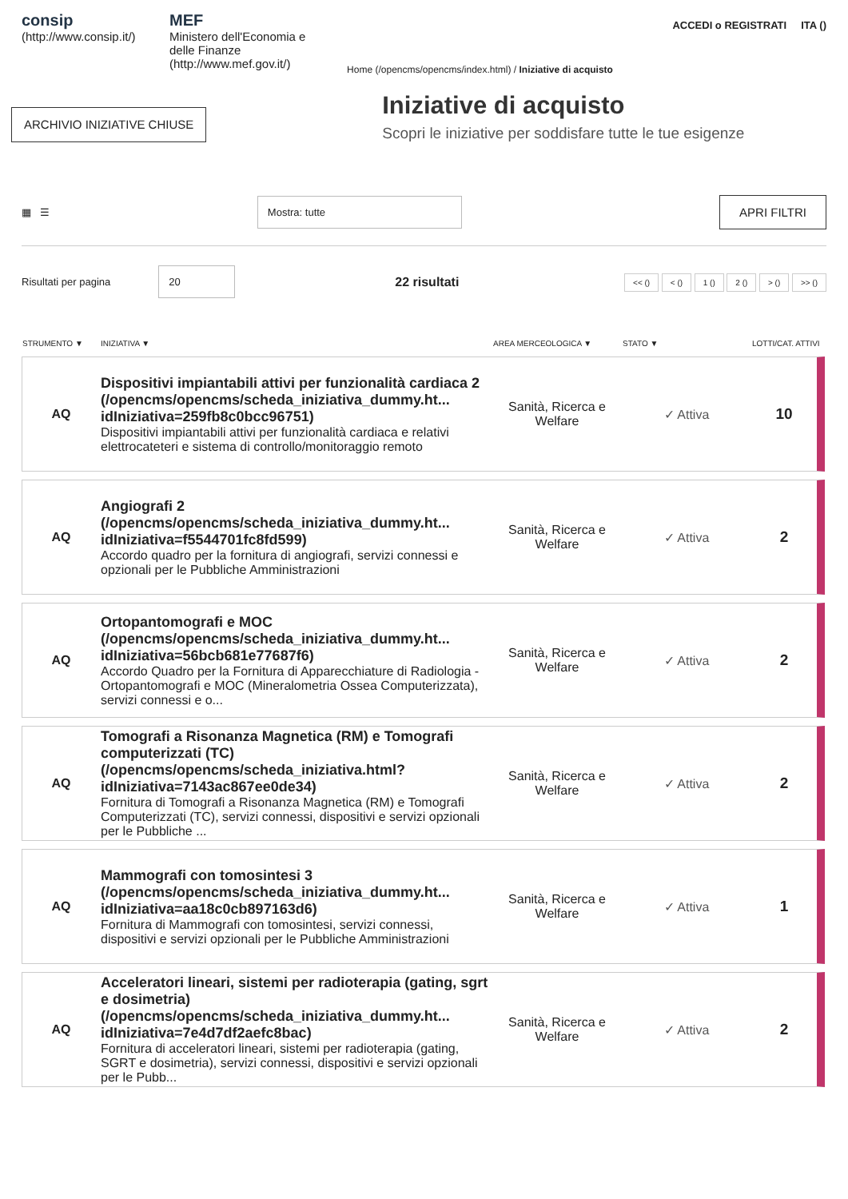consip
(http://www.consip.it/)
MEF
Ministero dell'Economia e delle Finanze
(http://www.mef.gov.it/)
ACCEDI o REGISTRATI ITA ()
Home (/opencms/opencms/index.html) / Iniziative di acquisto
ARCHIVIO INIZIATIVE CHIUSE
Iniziative di acquisto
Scopri le iniziative per soddisfare tutte le tue esigenze
▦ ☰
Mostra: tutte
APRI FILTRI
Risultati per pagina
20
22 risultati
<< () < () 1 () 2 () > () >> ()
| STRUMENTO ▼ | INIZIATIVA ▼ | AREA MERCEOLOGICA ▼ | STATO ▼ | LOTTI/CAT. ATTIVI |
| --- | --- | --- | --- | --- |
| AQ | Dispositivi impiantabili attivi per funzionalità cardiaca 2 (/opencms/opencms/scheda_iniziativa_dummy.ht... idIniziativa=259fb8c0bcc96751) Dispositivi impiantabili attivi per funzionalità cardiaca e relativi elettrocateteri e sistema di controllo/monitoraggio remoto | Sanità, Ricerca e Welfare | ✓ Attiva | 10 |
| AQ | Angiografi 2 (/opencms/opencms/scheda_iniziativa_dummy.ht... idIniziativa=f5544701fc8fd599) Accordo quadro per la fornitura di angiografi, servizi connessi e opzionali per le Pubbliche Amministrazioni | Sanità, Ricerca e Welfare | ✓ Attiva | 2 |
| AQ | Ortopantomografi e MOC (/opencms/opencms/scheda_iniziativa_dummy.ht... idIniziativa=56bcb681e77687f6) Accordo Quadro per la Fornitura di Apparecchiature di Radiologia - Ortopantomografi e MOC (Mineralometria Ossea Computerizzata), servizi connessi e o... | Sanità, Ricerca e Welfare | ✓ Attiva | 2 |
| AQ | Tomografi a Risonanza Magnetica (RM) e Tomografi computerizzati (TC) (/opencms/opencms/scheda_iniziativa.html? idIniziativa=7143ac867ee0de34) Fornitura di Tomografi a Risonanza Magnetica (RM) e Tomografi Computerizzati (TC), servizi connessi, dispositivi e servizi opzionali per le Pubbliche ... | Sanità, Ricerca e Welfare | ✓ Attiva | 2 |
| AQ | Mammografi con tomosintesi 3 (/opencms/opencms/scheda_iniziativa_dummy.ht... idIniziativa=aa18c0cb897163d6) Fornitura di Mammografi con tomosintesi, servizi connessi, dispositivi e servizi opzionali per le Pubbliche Amministrazioni | Sanità, Ricerca e Welfare | ✓ Attiva | 1 |
| AQ | Acceleratori lineari, sistemi per radioterapia (gating, sgrt e dosimetria) (/opencms/opencms/scheda_iniziativa_dummy.ht... idIniziativa=7e4d7df2aefc8bac) Fornitura di acceleratori lineari, sistemi per radioterapia (gating, SGRT e dosimetria), servizi connessi, dispositivi e servizi opzionali per le Pubb... | Sanità, Ricerca e Welfare | ✓ Attiva | 2 |